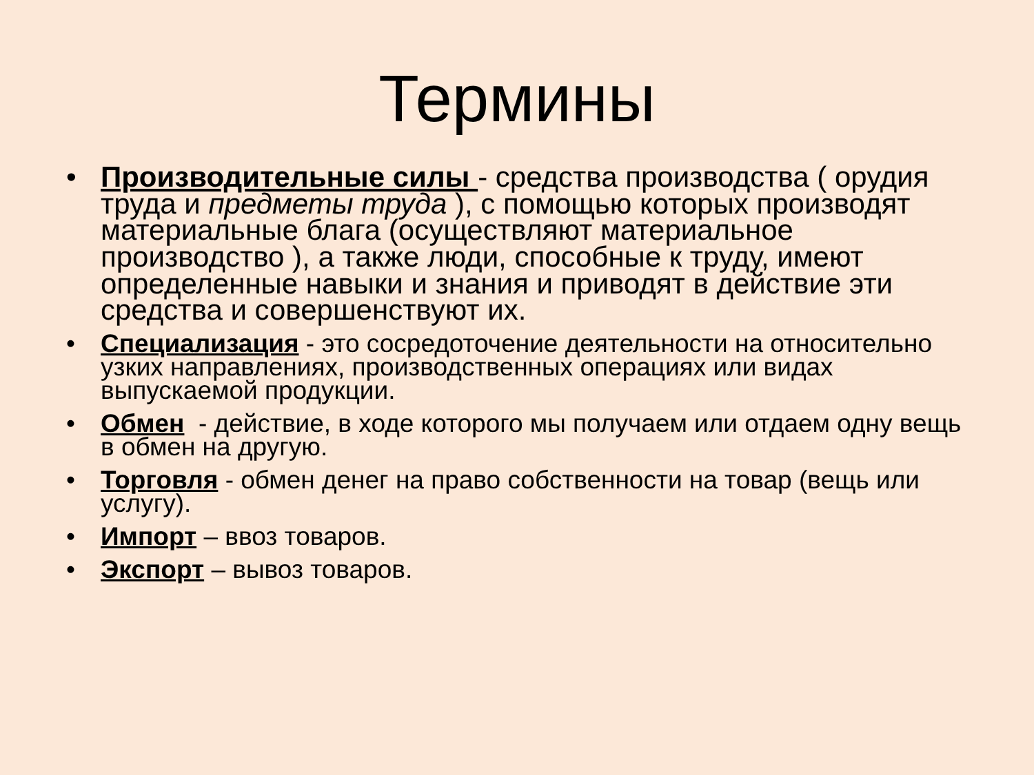Термины
• Производительные силы - средства производства ( орудия труда и предметы труда ), с помощью которых производят материальные блага (осуществляют материальное производство ), а также люди, способные к труду, имеют определенные навыки и знания и приводят в действие эти средства и совершенствуют их.
• Специализация - это сосредоточение деятельности на относительно узких направлениях, производственных операциях или видах выпускаемой продукции.
• Обмен - действие, в ходе которого мы получаем или отдаем одну вещь в обмен на другую.
• Торговля - обмен денег на право собственности на товар (вещь или услугу).
• Импорт – ввоз товаров.
• Экспорт – вывоз товаров.